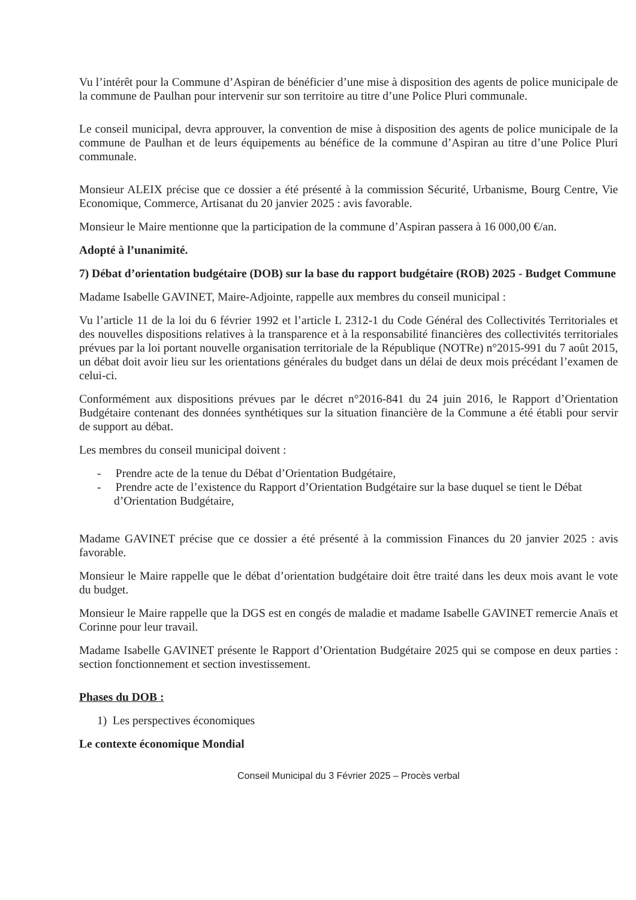Vu l’intérêt pour la Commune d’Aspiran de bénéficier d’une mise à disposition des agents de police municipale de la commune de Paulhan pour intervenir sur son territoire au titre d’une Police Pluri communale.
Le conseil municipal, devra approuver, la convention de mise à disposition des agents de police municipale de la commune de Paulhan et de leurs équipements au bénéfice de la commune d’Aspiran au titre d’une Police Pluri communale.
Monsieur ALEIX précise que ce dossier a été présenté à la commission Sécurité, Urbanisme, Bourg Centre, Vie Economique, Commerce, Artisanat du 20 janvier 2025 : avis favorable.
Monsieur le Maire mentionne que la participation de la commune d’Aspiran passera à 16 000,00 €/an.
Adopté à l’unanimité.
7) Débat d’orientation budgétaire (DOB) sur la base du rapport budgétaire (ROB) 2025 - Budget Commune
Madame Isabelle GAVINET, Maire-Adjointe, rappelle aux membres du conseil municipal :
Vu l’article 11 de la loi du 6 février 1992 et l’article L 2312-1 du Code Général des Collectivités Territoriales et des nouvelles dispositions relatives à la transparence et à la responsabilité financières des collectivités territoriales prévues par la loi portant nouvelle organisation territoriale de la République (NOTRe) n°2015-991 du 7 août 2015, un débat doit avoir lieu sur les orientations générales du budget dans un délai de deux mois précédant l’examen de celui-ci.
Conformément aux dispositions prévues par le décret n°2016-841 du 24 juin 2016, le Rapport d’Orientation Budgétaire contenant des données synthétiques sur la situation financière de la Commune a été établi pour servir de support au débat.
Les membres du conseil municipal doivent :
- Prendre acte de la tenue du Débat d’Orientation Budgétaire,
- Prendre acte de l’existence du Rapport d’Orientation Budgétaire sur la base duquel se tient le Débat d’Orientation Budgétaire,
Madame GAVINET précise que ce dossier a été présenté à la commission Finances du 20 janvier 2025 : avis favorable.
Monsieur le Maire rappelle que le débat d’orientation budgétaire doit être traité dans les deux mois avant le vote du budget.
Monsieur le Maire rappelle que la DGS est en congés de maladie et madame Isabelle GAVINET remercie Anaïs et Corinne pour leur travail.
Madame Isabelle GAVINET présente le Rapport d’Orientation Budgétaire 2025 qui se compose en deux parties : section fonctionnement et section investissement.
Phases du DOB :
1) Les perspectives économiques
Le contexte économique Mondial
Conseil Municipal du 3 Février 2025 – Procès verbal